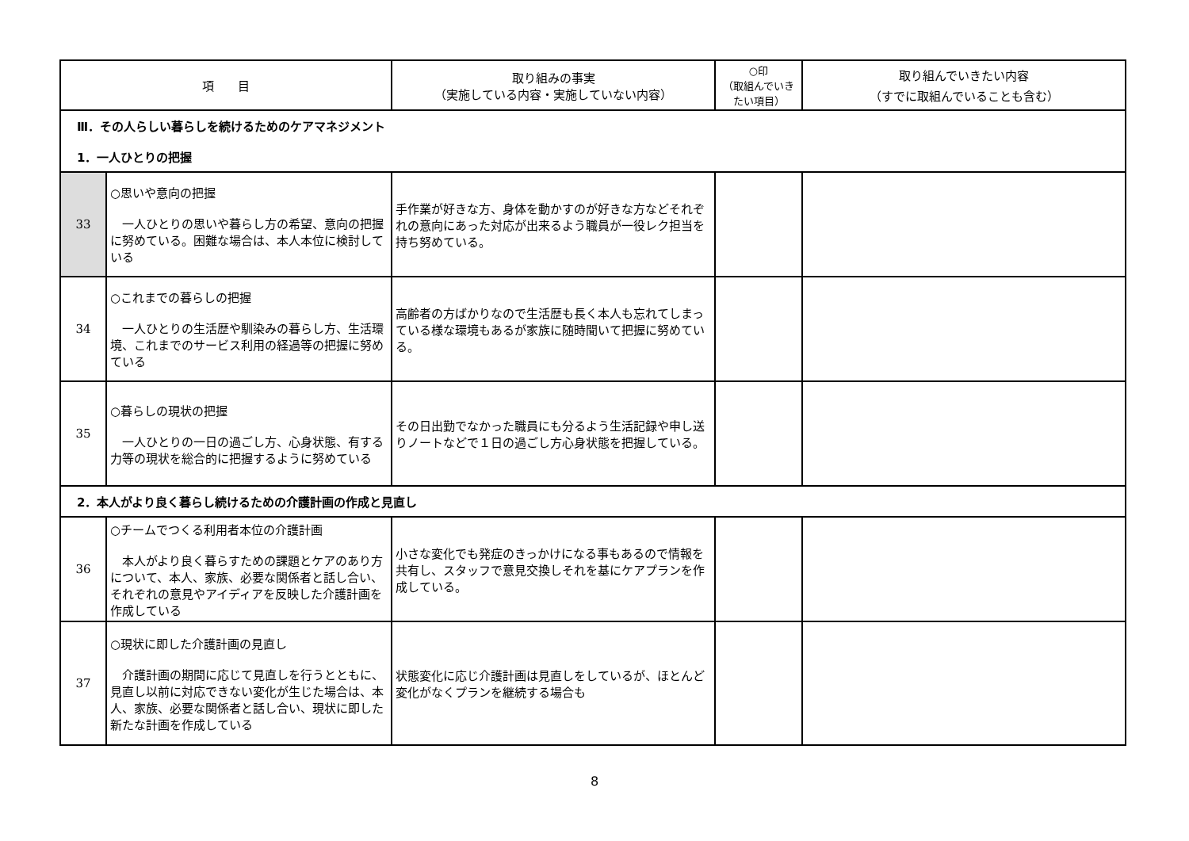| 項 目 | | 取り組みの事実 （実施している内容・実施していない内容） | ○印 （取組んでいきたい項目） | 取り組んでいきたい内容 （すでに取組んでいることも含む） |
| --- | --- | --- | --- | --- |
| Ⅲ．その人らしい暮らしを続けるためのケアマネジメント 1．一人ひとりの把握 | | | | |
| 33 | ○思いや意向の把握 一人ひとりの思いや暮らし方の希望、意向の把握に努めている。困難な場合は、本人本位に検討している | 手作業が好きな方、身体を動かすのが好きな方などそれぞれの意向にあった対応が出来るよう職員が一役レク担当を持ち努めている。 | | |
| 34 | ○これまでの暮らしの把握 一人ひとりの生活歴や馴染みの暮らし方、生活環境、これまでのサービス利用の経過等の把握に努めている | 高齢者の方ばかりなので生活歴も長く本人も忘れてしまっている様な環境もあるが家族に随時聞いて把握に努めている。 | | |
| 35 | ○暮らしの現状の把握 一人ひとりの一日の過ごし方、心身状態、有する力等の現状を総合的に把握するように努めている | その日出勤でなかった職員にも分るよう生活記録や申し送りノートなどで１日の過ごし方心身状態を把握している。 | | |
| 2．本人がより良く暮らし続けるための介護計画の作成と見直し | | | | |
| 36 | ○チームでつくる利用者本位の介護計画 本人がより良く暮らすための課題とケアのあり方について、本人、家族、必要な関係者と話し合い、それぞれの意見やアイディアを反映した介護計画を作成している | 小さな変化でも発症のきっかけになる事もあるので情報を共有し、スタッフで意見交換しそれを基にケアプランを作成している。 | | |
| 37 | ○現状に即した介護計画の見直し 介護計画の期間に応じて見直しを行うとともに、見直し以前に対応できない変化が生じた場合は、本人、家族、必要な関係者と話し合い、現状に即した新たな計画を作成している | 状態変化に応じ介護計画は見直しをしているが、ほとんど変化がなくプランを継続する場合も | | |
8